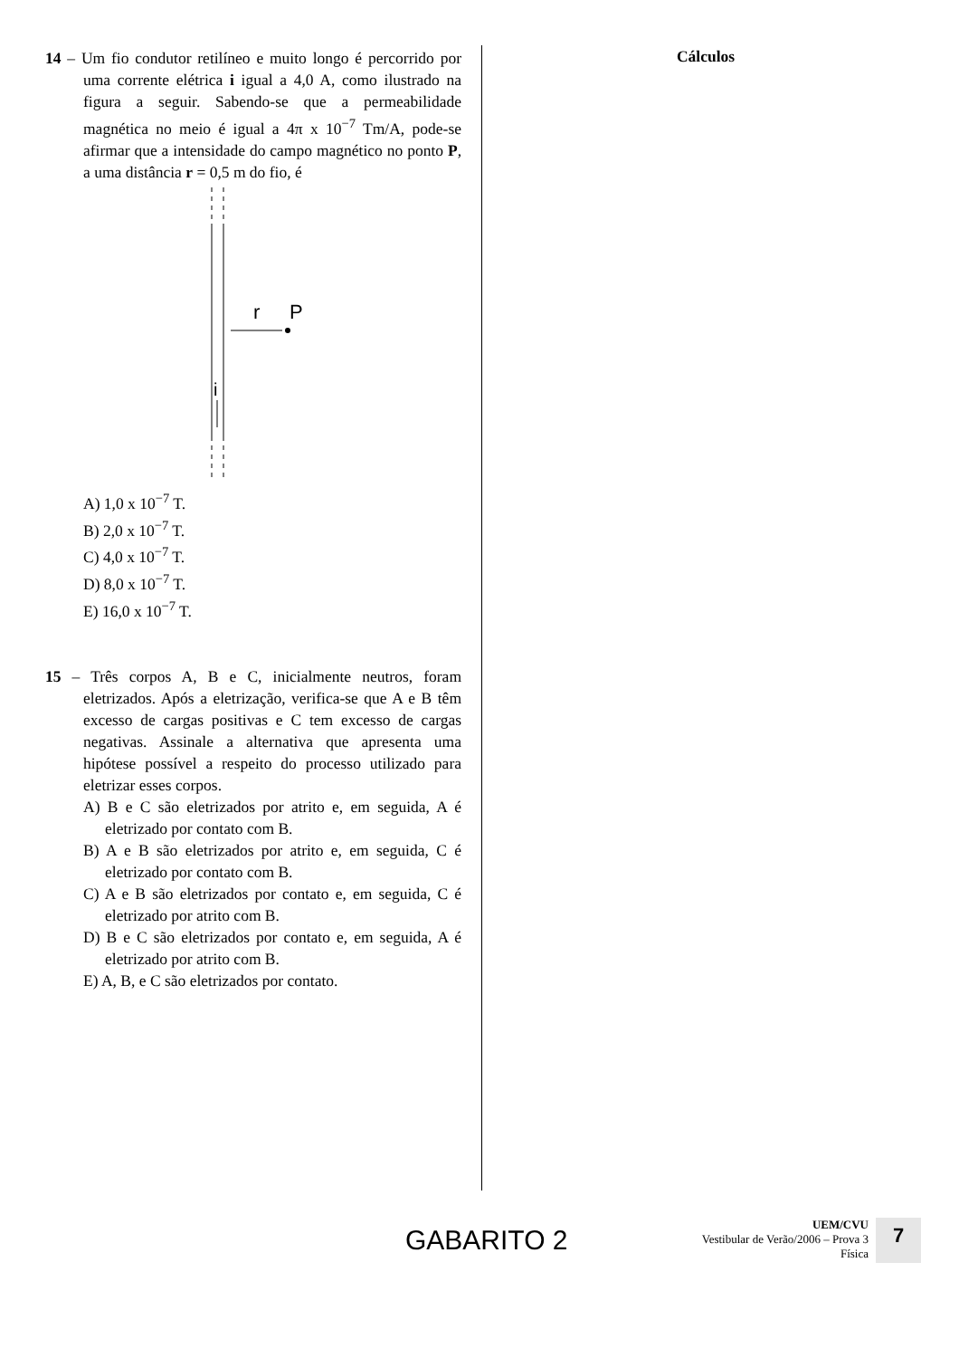14 – Um fio condutor retilíneo e muito longo é percorrido por uma corrente elétrica i igual a 4,0 A, como ilustrado na figura a seguir. Sabendo-se que a permeabilidade magnética no meio é igual a 4π x 10<sup>−7</sup> Tm/A, pode-se afirmar que a intensidade do campo magnético no ponto P, a uma distância r = 0,5 m do fio, é
r
P
i
A) 1,0 x 10<sup>−7</sup> T.
B) 2,0 x 10<sup>−7</sup> T.
C) 4,0 x 10<sup>−7</sup> T.
D) 8,0 x 10<sup>−7</sup> T.
E) 16,0 x 10<sup>−7</sup> T.
15 – Três corpos A, B e C, inicialmente neutros, foram eletrizados. Após a eletrização, verifica-se que A e B têm excesso de cargas positivas e C tem excesso de cargas negativas. Assinale a alternativa que apresenta uma hipótese possível a respeito do processo utilizado para eletrizar esses corpos.
A) B e C são eletrizados por atrito e, em seguida, A é eletrizado por contato com B.
B) A e B são eletrizados por atrito e, em seguida, C é eletrizado por contato com B.
C) A e B são eletrizados por contato e, em seguida, C é eletrizado por atrito com B.
D) B e C são eletrizados por contato e, em seguida, A é eletrizado por atrito com B.
E) A, B, e C são eletrizados por contato.
Cálculos
GABARITO 2
UEM/CVU
Vestibular de Verão/2006 – Prova 3
Física
7